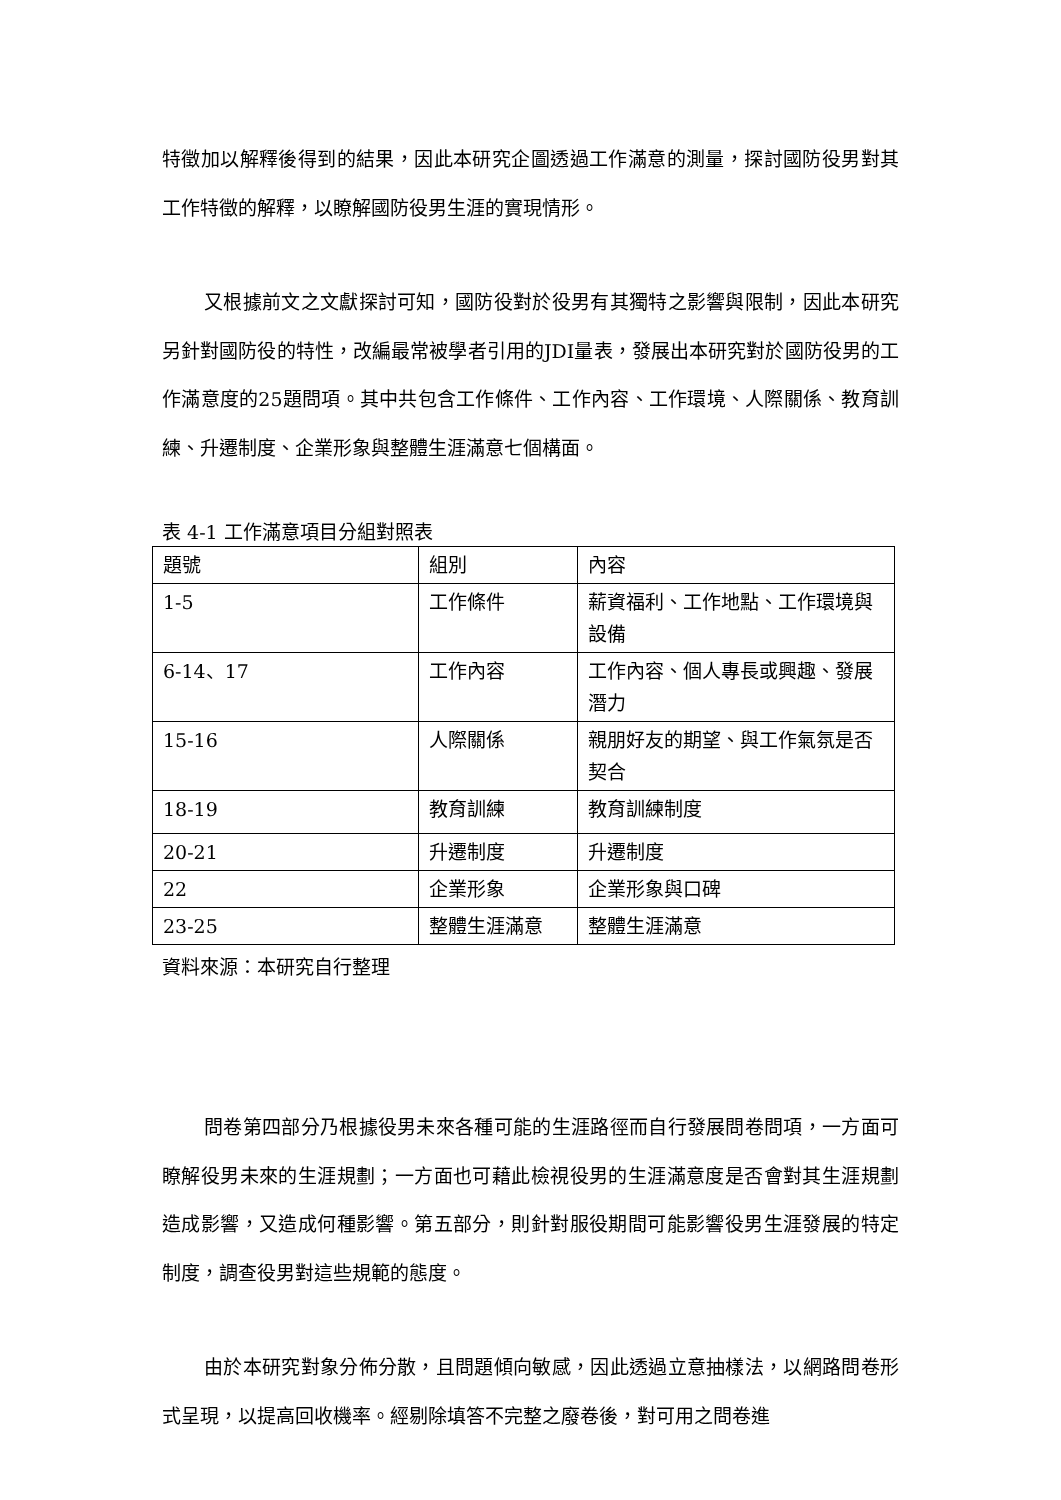特徵加以解釋後得到的結果，因此本研究企圖透過工作滿意的測量，探討國防役男對其工作特徵的解釋，以瞭解國防役男生涯的實現情形。
又根據前文之文獻探討可知，國防役對於役男有其獨特之影響與限制，因此本研究另針對國防役的特性，改編最常被學者引用的JDI量表，發展出本研究對於國防役男的工作滿意度的25題問項。其中共包含工作條件、工作內容、工作環境、人際關係、教育訓練、升遷制度、企業形象與整體生涯滿意七個構面。
表 4-1 工作滿意項目分組對照表
| 題號 | 組別 | 內容 |
| 1-5 | 工作條件 | 薪資福利、工作地點、工作環境與設備 |
| 6-14、17 | 工作內容 | 工作內容、個人專長或興趣、發展潛力 |
| 15-16 | 人際關係 | 親朋好友的期望、與工作氣氛是否契合 |
| 18-19 | 教育訓練 | 教育訓練制度 |
| 20-21 | 升遷制度 | 升遷制度 |
| 22 | 企業形象 | 企業形象與口碑 |
| 23-25 | 整體生涯滿意 | 整體生涯滿意 |
資料來源：本研究自行整理
問卷第四部分乃根據役男未來各種可能的生涯路徑而自行發展問卷問項，一方面可瞭解役男未來的生涯規劃；一方面也可藉此檢視役男的生涯滿意度是否會對其生涯規劃造成影響，又造成何種影響。第五部分，則針對服役期間可能影響役男生涯發展的特定制度，調查役男對這些規範的態度。
由於本研究對象分佈分散，且問題傾向敏感，因此透過立意抽樣法，以網路問卷形式呈現，以提高回收機率。經剔除填答不完整之廢卷後，對可用之問卷進